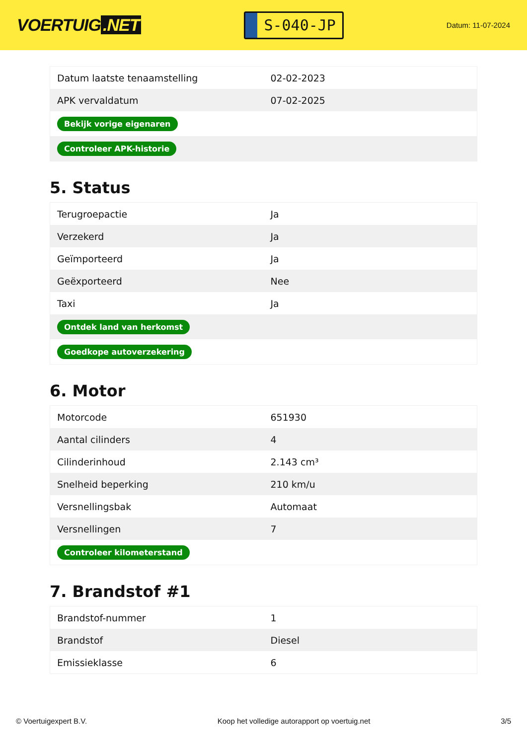VOERTUIG.NET
S-040-JP
Datum: 11-07-2024
| Datum laatste tenaamstelling | 02-02-2023 |
| APK vervaldatum | 07-02-2025 |
| Bekijk vorige eigenaren | |
| Controleer APK-historie | |
5. Status
| Terugroepactie | Ja |
| Verzekerd | Ja |
| Geïmporteerd | Ja |
| Geëxporteerd | Nee |
| Taxi | Ja |
| Ontdek land van herkomst | |
| Goedkope autoverzekering | |
6. Motor
| Motorcode | 651930 |
| Aantal cilinders | 4 |
| Cilinderinhoud | 2.143 cm³ |
| Snelheid beperking | 210 km/u |
| Versnellingsbak | Automaat |
| Versnellingen | 7 |
| Controleer kilometerstand | |
7. Brandstof #1
| Brandstof-nummer | 1 |
| Brandstof | Diesel |
| Emissieklasse | 6 |
© Voertuigexpert B.V. Koop het volledige autorapport op voertuig.net 3/5